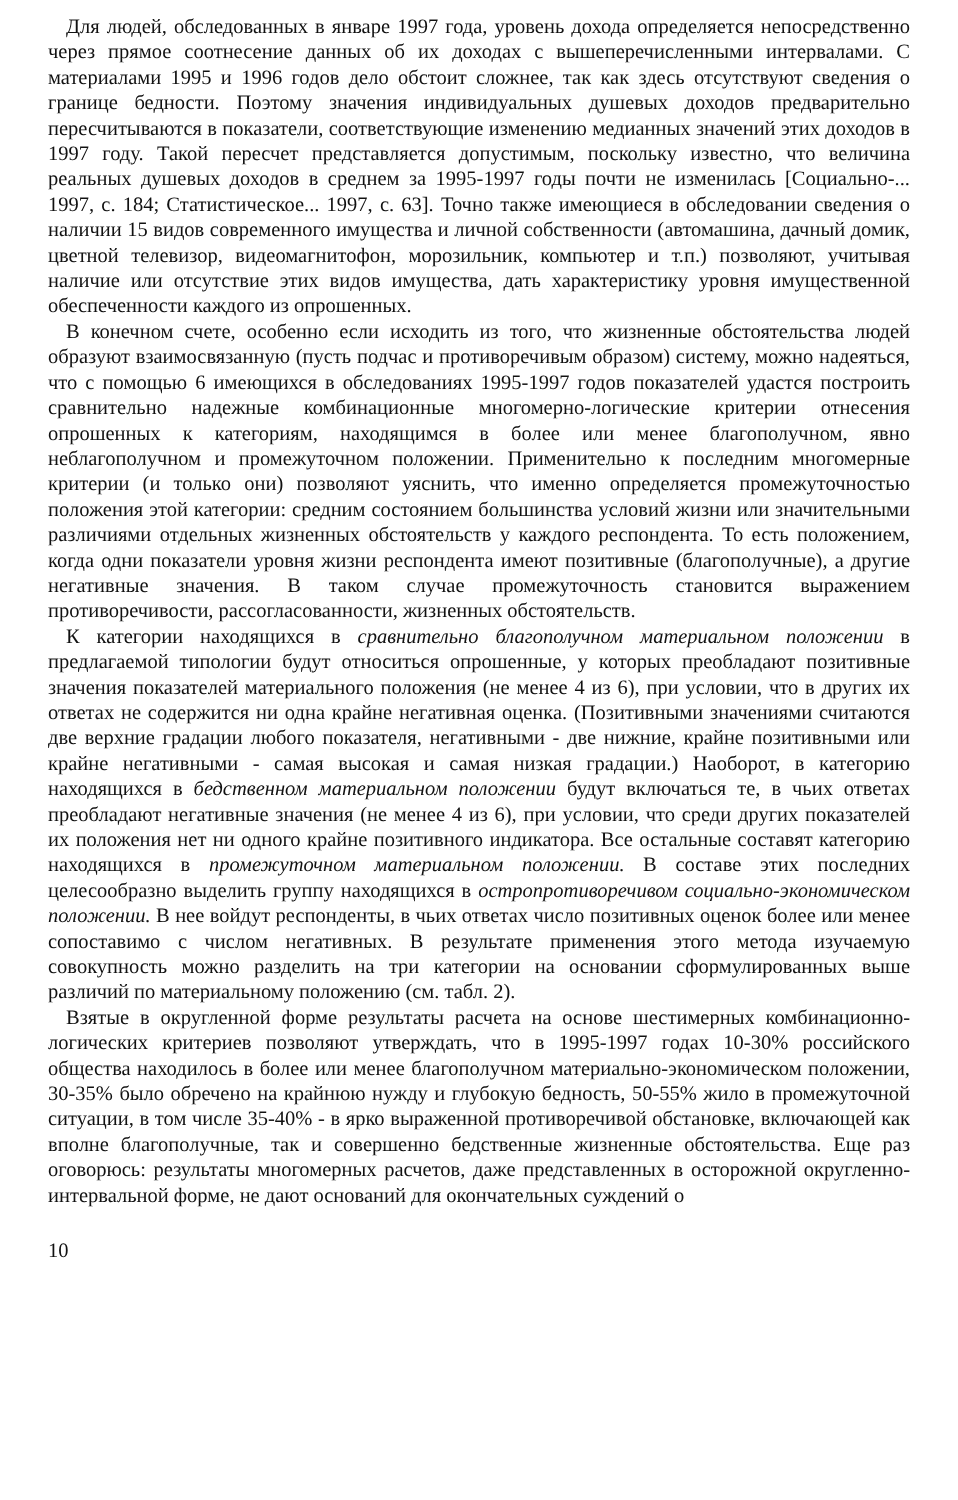Для людей, обследованных в январе 1997 года, уровень дохода определяется непосредственно через прямое соотнесение данных об их доходах с вышеперечисленными интервалами. С материалами 1995 и 1996 годов дело обстоит сложнее, так как здесь отсутствуют сведения о границе бедности. Поэтому значения индивидуальных душевых доходов предварительно пересчитываются в показатели, соответствующие изменению медианных значений этих доходов в 1997 году. Такой пересчет представляется допустимым, поскольку известно, что величина реальных душевых доходов в среднем за 1995-1997 годы почти не изменилась [Социально-... 1997, с. 184; Статистическое... 1997, с. 63]. Точно также имеющиеся в обследовании сведения о наличии 15 видов современного имущества и личной собственности (автомашина, дачный домик, цветной телевизор, видеомагнитофон, морозильник, компьютер и т.п.) позволяют, учитывая наличие или отсутствие этих видов имущества, дать характеристику уровня имущественной обеспеченности каждого из опрошенных.
В конечном счете, особенно если исходить из того, что жизненные обстоятельства людей образуют взаимосвязанную (пусть подчас и противоречивым образом) систему, можно надеяться, что с помощью 6 имеющихся в обследованиях 1995-1997 годов показателей удастся построить сравнительно надежные комбинационные многомерно-логические критерии отнесения опрошенных к категориям, находящимся в более или менее благополучном, явно неблагополучном и промежуточном положении. Применительно к последним многомерные критерии (и только они) позволяют уяснить, что именно определяется промежуточностью положения этой категории: средним состоянием большинства условий жизни или значительными различиями отдельных жизненных обстоятельств у каждого респондента. То есть положением, когда одни показатели уровня жизни респондента имеют позитивные (благополучные), а другие негативные значения. В таком случае промежуточность становится выражением противоречивости, рассогласованности, жизненных обстоятельств.
К категории находящихся в сравнительно благополучном материальном положении в предлагаемой типологии будут относиться опрошенные, у которых преобладают позитивные значения показателей материального положения (не менее 4 из 6), при условии, что в других их ответах не содержится ни одна крайне негативная оценка. (Позитивными значениями считаются две верхние градации любого показателя, негативными - две нижние, крайне позитивными или крайне негативными - самая высокая и самая низкая градации.) Наоборот, в категорию находящихся в бедственном материальном положении будут включаться те, в чьих ответах преобладают негативные значения (не менее 4 из 6), при условии, что среди других показателей их положения нет ни одного крайне позитивного индикатора. Все остальные составят категорию находящихся в промежуточном материальном положении. В составе этих последних целесообразно выделить группу находящихся в остропротиворечивом социально-экономическом положении. В нее войдут респонденты, в чьих ответах число позитивных оценок более или менее сопоставимо с числом негативных. В результате применения этого метода изучаемую совокупность можно разделить на три категории на основании сформулированных выше различий по материальному положению (см. табл. 2).
Взятые в округленной форме результаты расчета на основе шестимерных комбинационно-логических критериев позволяют утверждать, что в 1995-1997 годах 10-30% российского общества находилось в более или менее благополучном материально-экономическом положении, 30-35% было обречено на крайнюю нужду и глубокую бедность, 50-55% жило в промежуточной ситуации, в том числе 35-40% - в ярко выраженной противоречивой обстановке, включающей как вполне благополучные, так и совершенно бедственные жизненные обстоятельства. Еще раз оговорюсь: результаты многомерных расчетов, даже представленных в осторожной округленно-интервальной форме, не дают оснований для окончательных суждений о
10